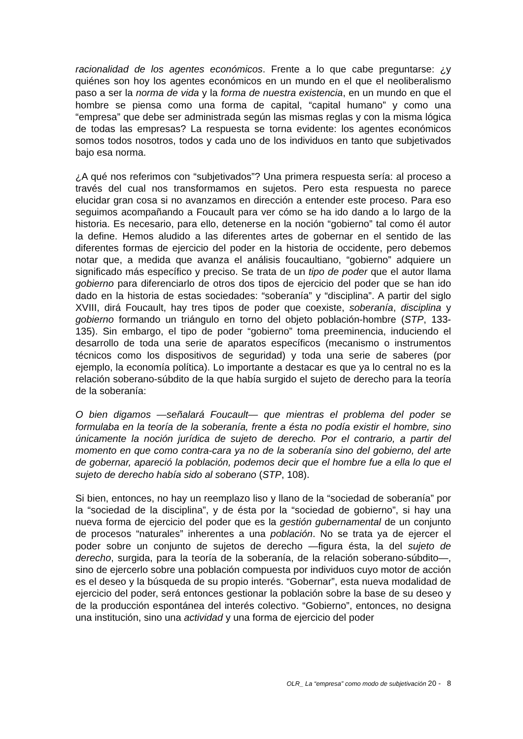racionalidad de los agentes económicos. Frente a lo que cabe preguntarse: ¿y quiénes son hoy los agentes económicos en un mundo en el que el neoliberalismo paso a ser la norma de vida y la forma de nuestra existencia, en un mundo en que el hombre se piensa como una forma de capital, “capital humano” y como una “empresa” que debe ser administrada según las mismas reglas y con la misma lógica de todas las empresas? La respuesta se torna evidente: los agentes económicos somos todos nosotros, todos y cada uno de los individuos en tanto que subjetivados bajo esa norma.
¿A qué nos referimos con “subjetivados”? Una primera respuesta sería: al proceso a través del cual nos transformamos en sujetos. Pero esta respuesta no parece elucidar gran cosa si no avanzamos en dirección a entender este proceso. Para eso seguimos acompañando a Foucault para ver cómo se ha ido dando a lo largo de la historia. Es necesario, para ello, detenerse en la noción “gobierno” tal como él autor la define. Hemos aludido a las diferentes artes de gobernar en el sentido de las diferentes formas de ejercicio del poder en la historia de occidente, pero debemos notar que, a medida que avanza el análisis foucaultiano, “gobierno” adquiere un significado más específico y preciso. Se trata de un tipo de poder que el autor llama gobierno para diferenciarlo de otros dos tipos de ejercicio del poder que se han ido dado en la historia de estas sociedades: “soberanía” y “disciplina”. A partir del siglo XVIII, dirá Foucault, hay tres tipos de poder que coexiste, soberanía, disciplina y gobierno formando un triángulo en torno del objeto población-hombre (STP, 133-135). Sin embargo, el tipo de poder “gobierno” toma preeminencia, induciendo el desarrollo de toda una serie de aparatos específicos (mecanismo o instrumentos técnicos como los dispositivos de seguridad) y toda una serie de saberes (por ejemplo, la economía política). Lo importante a destacar es que ya lo central no es la relación soberano-súbdito de la que había surgido el sujeto de derecho para la teoría de la soberanía:
O bien digamos —señalará Foucault— que mientras el problema del poder se formulaba en la teoría de la soberanía, frente a ésta no podía existir el hombre, sino únicamente la noción jurídica de sujeto de derecho. Por el contrario, a partir del momento en que como contra-cara ya no de la soberanía sino del gobierno, del arte de gobernar, apareció la población, podemos decir que el hombre fue a ella lo que el sujeto de derecho había sido al soberano (STP, 108).
Si bien, entonces, no hay un reemplazo liso y llano de la “sociedad de soberanía” por la “sociedad de la disciplina”, y de ésta por la “sociedad de gobierno”, si hay una nueva forma de ejercicio del poder que es la gestión gubernamental de un conjunto de procesos “naturales” inherentes a una población. No se trata ya de ejercer el poder sobre un conjunto de sujetos de derecho —figura ésta, la del sujeto de derecho, surgida, para la teoría de la soberanía, de la relación soberano-súbdito—, sino de ejercerlo sobre una población compuesta por individuos cuyo motor de acción es el deseo y la búsqueda de su propio interés. “Gobernar”, esta nueva modalidad de ejercicio del poder, será entonces gestionar la población sobre la base de su deseo y de la producción espontánea del interés colectivo. “Gobierno”, entonces, no designa una institución, sino una actividad y una forma de ejercicio del poder
OLR_ La “empresa” como modo de subjetivación 20 - 8